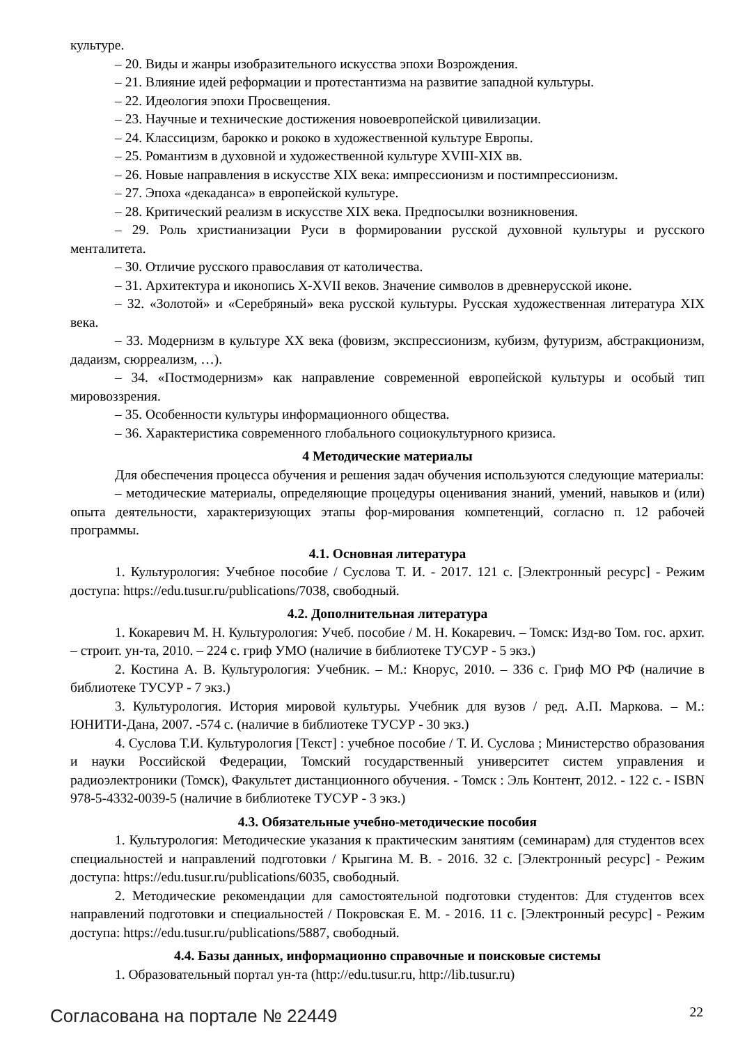культуре.
– 20. Виды и жанры изобразительного искусства эпохи Возрождения.
– 21. Влияние идей реформации и протестантизма на развитие западной культуры.
– 22. Идеология эпохи Просвещения.
– 23. Научные и технические достижения новоевропейской цивилизации.
– 24. Классицизм, барокко и рококо в художественной культуре Европы.
– 25. Романтизм в духовной и художественной культуре XVIII-XIX вв.
– 26. Новые направления в искусстве XIX века: импрессионизм и постимпрессионизм.
– 27. Эпоха «декаданса» в европейской культуре.
– 28. Критический реализм в искусстве XIX века. Предпосылки возникновения.
– 29. Роль христианизации Руси в формировании русской духовной культуры и русского менталитета.
– 30. Отличие русского православия от католичества.
– 31. Архитектура и иконопись X-XVII веков. Значение символов в древнерусской иконе.
– 32. «Золотой» и «Серебряный» века русской культуры. Русская художественная литература XIX века.
– 33. Модернизм в культуре XX века (фовизм, экспрессионизм, кубизм, футуризм, абстракционизм, дадаизм, сюрреализм, …).
– 34. «Постмодернизм» как направление современной европейской культуры и особый тип мировоззрения.
– 35. Особенности культуры информационного общества.
– 36. Характеристика современного глобального социокультурного кризиса.
4 Методические материалы
Для обеспечения процесса обучения и решения задач обучения используются следующие материалы:
– методические материалы, определяющие процедуры оценивания знаний, умений, навыков и (или) опыта деятельности, характеризующих этапы фор-мирования компетенций, согласно п. 12 рабочей программы.
4.1. Основная литература
1. Культурология: Учебное пособие / Суслова Т. И. - 2017. 121 с. [Электронный ресурс] - Режим доступа: https://edu.tusur.ru/publications/7038, свободный.
4.2. Дополнительная литература
1. Кокаревич М. Н. Культурология: Учеб. пособие / М. Н. Кокаревич. – Томск: Изд-во Том. гос. архит. – строит. ун-та, 2010. – 224 с. гриф УМО (наличие в библиотеке ТУСУР - 5 экз.)
2. Костина А. В. Культурология: Учебник. – М.: Кнорус, 2010. – 336 с. Гриф МО РФ (наличие в библиотеке ТУСУР - 7 экз.)
3. Культурология. История мировой культуры. Учебник для вузов / ред. А.П. Маркова. – М.: ЮНИТИ-Дана, 2007. -574 с. (наличие в библиотеке ТУСУР - 30 экз.)
4. Суслова Т.И. Культурология [Текст] : учебное пособие / Т. И. Суслова ; Министерство образования и науки Российской Федерации, Томский государственный университет систем управления и радиоэлектроники (Томск), Факультет дистанционного обучения. - Томск : Эль Контент, 2012. - 122 с. - ISBN 978-5-4332-0039-5 (наличие в библиотеке ТУСУР - 3 экз.)
4.3. Обязательные учебно-методические пособия
1. Культурология: Методические указания к практическим занятиям (семинарам) для студентов всех специальностей и направлений подготовки / Крыгина М. В. - 2016. 32 с. [Электронный ресурс] - Режим доступа: https://edu.tusur.ru/publications/6035, свободный.
2. Методические рекомендации для самостоятельной подготовки студентов: Для студентов всех направлений подготовки и специальностей / Покровская Е. М. - 2016. 11 с. [Электронный ресурс] - Режим доступа: https://edu.tusur.ru/publications/5887, свободный.
4.4. Базы данных, информационно справочные и поисковые системы
1. Образовательный портал ун-та (http://edu.tusur.ru, http://lib.tusur.ru)
Согласована на портале № 22449 22